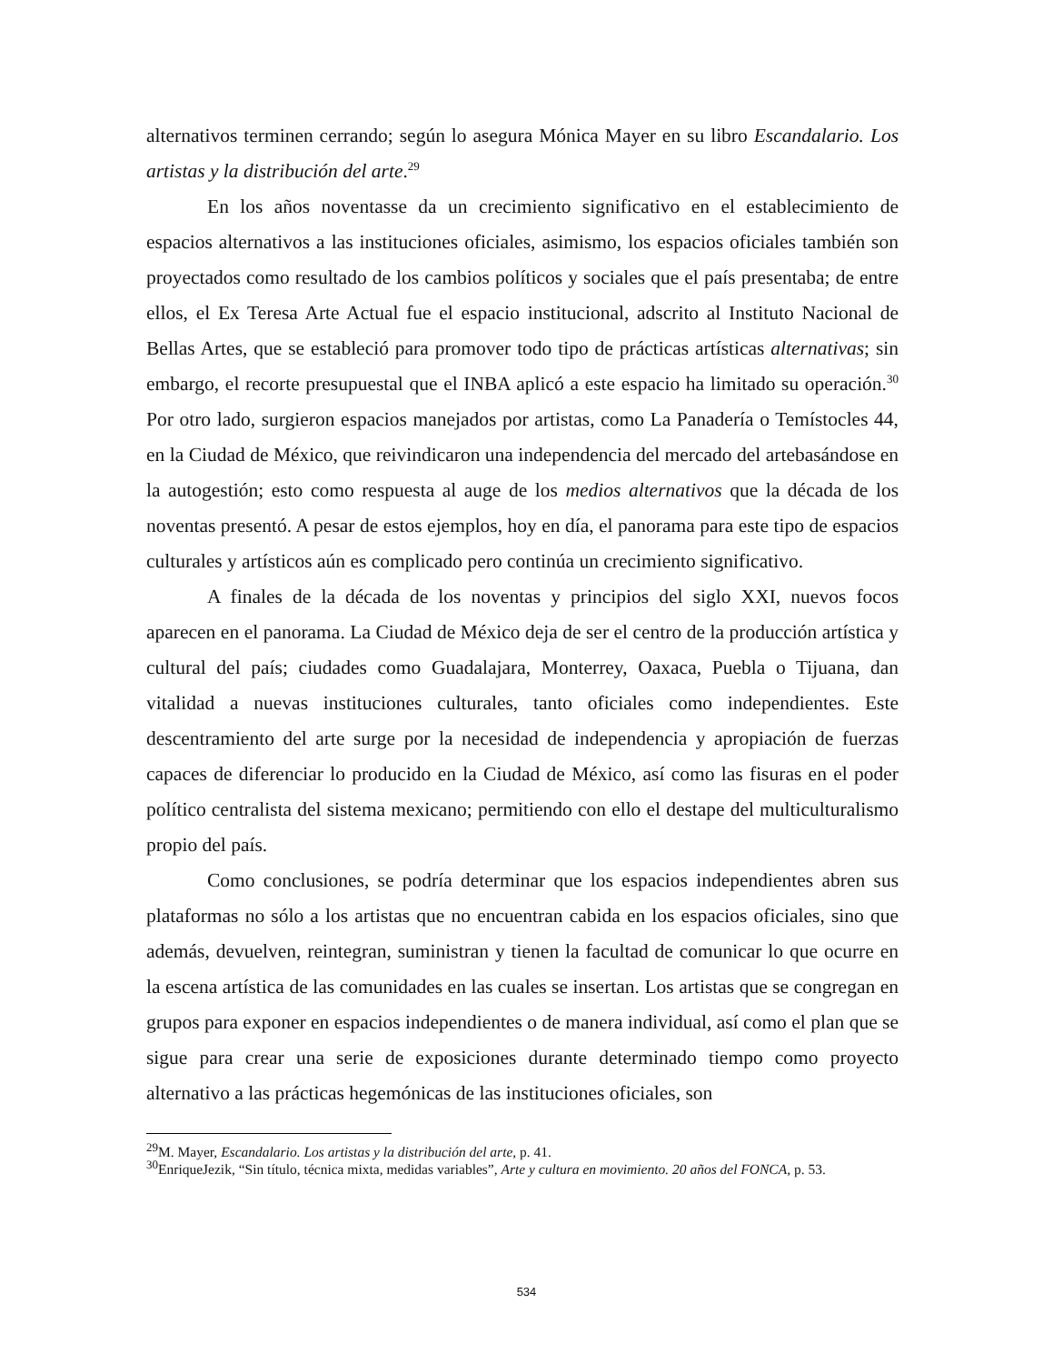alternativos terminen cerrando; según lo asegura Mónica Mayer en su libro Escandalario. Los artistas y la distribución del arte.<sup>29</sup>
En los años noventasse da un crecimiento significativo en el establecimiento de espacios alternativos a las instituciones oficiales, asimismo, los espacios oficiales también son proyectados como resultado de los cambios políticos y sociales que el país presentaba; de entre ellos, el Ex Teresa Arte Actual fue el espacio institucional, adscrito al Instituto Nacional de Bellas Artes, que se estableció para promover todo tipo de prácticas artísticas alternativas; sin embargo, el recorte presupuestal que el INBA aplicó a este espacio ha limitado su operación.<sup>30</sup> Por otro lado, surgieron espacios manejados por artistas, como La Panadería o Temístocles 44, en la Ciudad de México, que reivindicaron una independencia del mercado del artebasándose en la autogestión; esto como respuesta al auge de los medios alternativos que la década de los noventas presentó. A pesar de estos ejemplos, hoy en día, el panorama para este tipo de espacios culturales y artísticos aún es complicado pero continúa un crecimiento significativo.
A finales de la década de los noventas y principios del siglo XXI, nuevos focos aparecen en el panorama. La Ciudad de México deja de ser el centro de la producción artística y cultural del país; ciudades como Guadalajara, Monterrey, Oaxaca, Puebla o Tijuana, dan vitalidad a nuevas instituciones culturales, tanto oficiales como independientes. Este descentramiento del arte surge por la necesidad de independencia y apropiación de fuerzas capaces de diferenciar lo producido en la Ciudad de México, así como las fisuras en el poder político centralista del sistema mexicano; permitiendo con ello el destape del multiculturalismo propio del país.
Como conclusiones, se podría determinar que los espacios independientes abren sus plataformas no sólo a los artistas que no encuentran cabida en los espacios oficiales, sino que además, devuelven, reintegran, suministran y tienen la facultad de comunicar lo que ocurre en la escena artística de las comunidades en las cuales se insertan. Los artistas que se congregan en grupos para exponer en espacios independientes o de manera individual, así como el plan que se sigue para crear una serie de exposiciones durante determinado tiempo como proyecto alternativo a las prácticas hegemónicas de las instituciones oficiales, son
<sup>29</sup> M. Mayer, Escandalario. Los artistas y la distribución del arte, p. 41.
<sup>30</sup> EnriqueJezik, “Sin título, técnica mixta, medidas variables”, Arte y cultura en movimiento. 20 años del FONCA, p. 53.
534